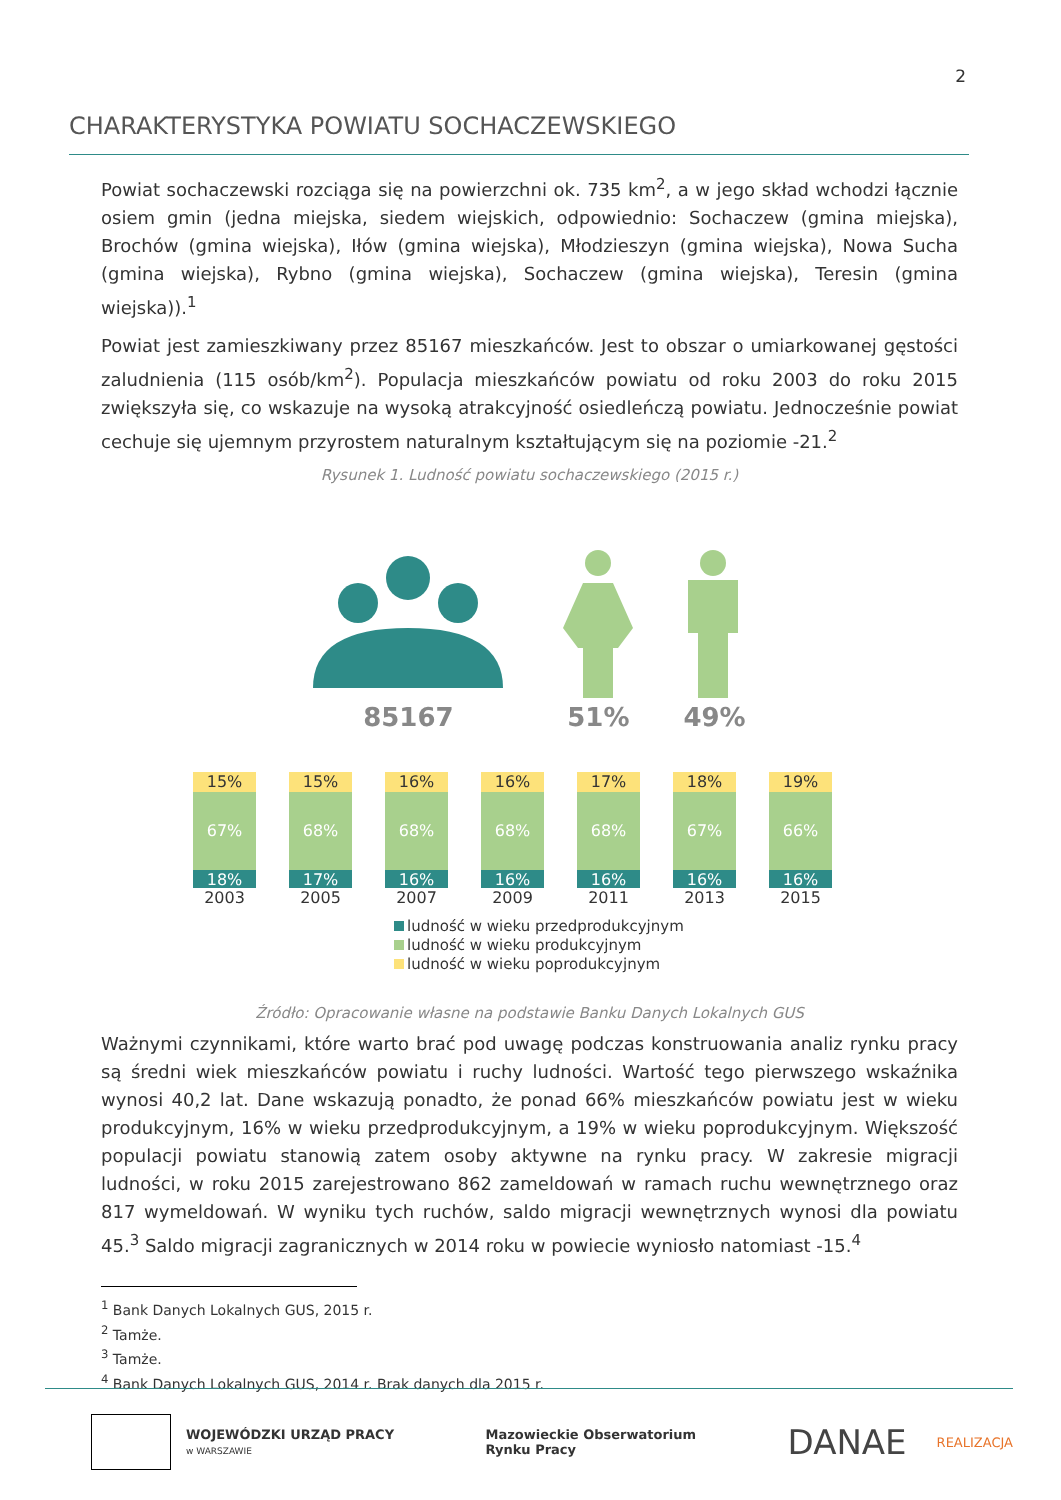2
CHARAKTERYSTYKA POWIATU SOCHACZEWSKIEGO
Powiat sochaczewski rozciąga się na powierzchni ok. 735 km<sup>2</sup>, a w jego skład wchodzi łącznie osiem gmin (jedna miejska, siedem wiejskich, odpowiednio: Sochaczew (gmina miejska), Brochów (gmina wiejska), Iłów (gmina wiejska), Młodzieszyn (gmina wiejska), Nowa Sucha (gmina wiejska), Rybno (gmina wiejska), Sochaczew (gmina wiejska), Teresin (gmina wiejska)).<sup>1</sup>
Powiat jest zamieszkiwany przez 85167 mieszkańców. Jest to obszar o umiarkowanej gęstości zaludnienia (115 osób/km<sup>2</sup>). Populacja mieszkańców powiatu od roku 2003 do roku 2015 zwiększyła się, co wskazuje na wysoką atrakcyjność osiedleńczą powiatu. Jednocześnie powiat cechuje się ujemnym przyrostem naturalnym kształtującym się na poziomie -21.<sup>2</sup>
Rysunek 1. Ludność powiatu sochaczewskiego (2015 r.)
85167
51% 49%
15%
67%
18%
2003
15%
68%
17%
2005
16%
68%
16%
2007
16%
68%
16%
2009
17%
68%
16%
2011
18%
67%
16%
2013
19%
66%
16%
2015
ludność w wieku przedprodukcyjnym
ludność w wieku produkcyjnym
ludność w wieku poprodukcyjnym
Źródło: Opracowanie własne na podstawie Banku Danych Lokalnych GUS
Ważnymi czynnikami, które warto brać pod uwagę podczas konstruowania analiz rynku pracy są średni wiek mieszkańców powiatu i ruchy ludności. Wartość tego pierwszego wskaźnika wynosi 40,2 lat. Dane wskazują ponadto, że ponad 66% mieszkańców powiatu jest w wieku produkcyjnym, 16% w wieku przedprodukcyjnym, a 19% w wieku poprodukcyjnym. Większość populacji powiatu stanowią zatem osoby aktywne na rynku pracy. W zakresie migracji ludności, w roku 2015 zarejestrowano 862 zameldowań w ramach ruchu wewnętrznego oraz 817 wymeldowań. W wyniku tych ruchów, saldo migracji wewnętrznych wynosi dla powiatu 45.<sup>3</sup> Saldo migracji zagranicznych w 2014 roku w powiecie wyniosło natomiast -15.<sup>4</sup>
<sup>1</sup> Bank Danych Lokalnych GUS, 2015 r.
<sup>2</sup> Tamże.
<sup>3</sup> Tamże.
<sup>4</sup> Bank Danych Lokalnych GUS, 2014 r. Brak danych dla 2015 r.
WOJEWÓDZKI URZĄD PRACY
w WARSZAWIE
Mazowieckie Obserwatorium
Rynku Pracy
DANAE REALIZACJA